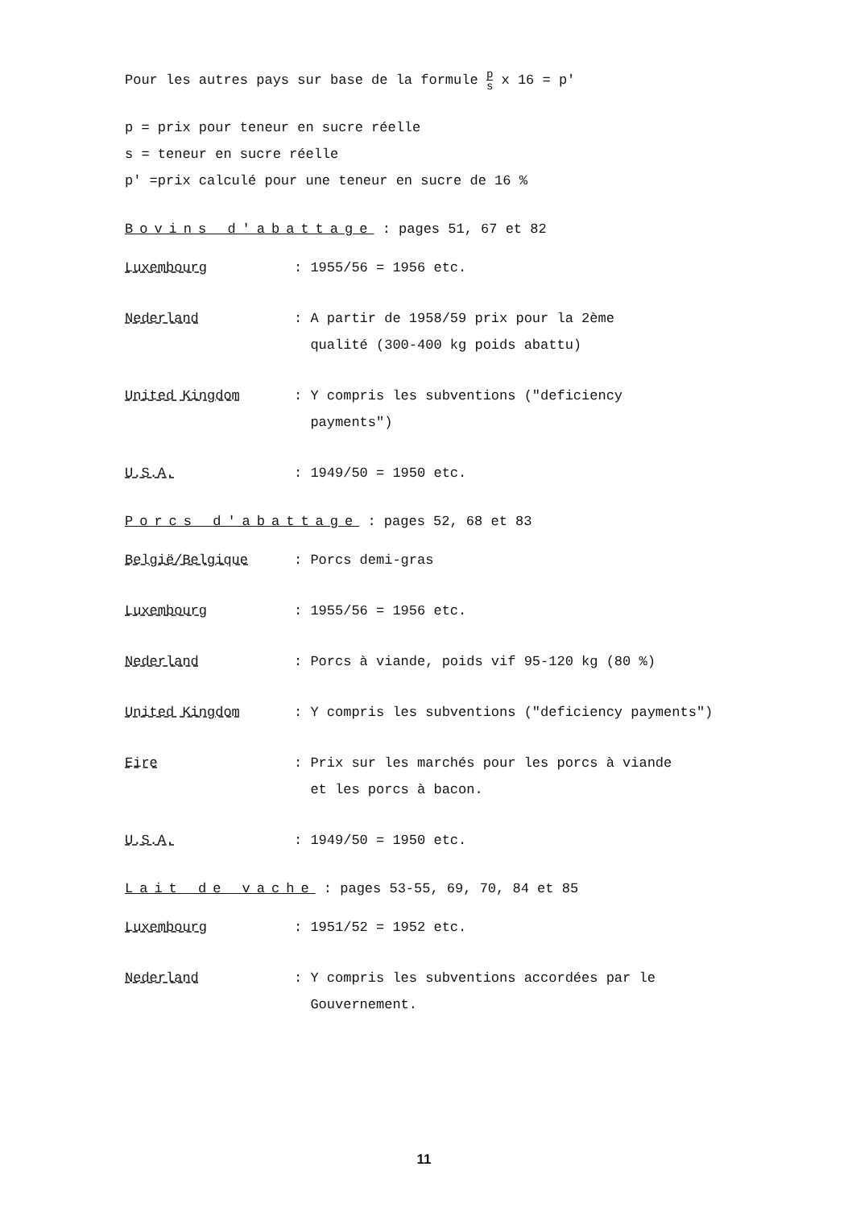Pour les autres pays sur base de la formule p s x 16 = p'
p = prix pour teneur en sucre réelle
s = teneur en sucre réelle
p' =prix calculé pour une teneur en sucre de 16 %
Bovins d'abattage : pages 51, 67 et 82
Luxembourg : 1955/56 = 1956 etc.
Nederland : A partir de 1958/59 prix pour la 2ème
qualité (300-400 kg poids abattu)
United Kingdom : Y compris les subventions ("deficiency
payments")
U.S.A. : 1949/50 = 1950 etc.
Porcs d'abattage : pages 52, 68 et 83
België/Belgique : Porcs demi-gras
Luxembourg : 1955/56 = 1956 etc.
Nederland : Porcs à viande, poids vif 95-120 kg (80 %)
United Kingdom : Y compris les subventions ("deficiency payments")
Eire : Prix sur les marchés pour les porcs à viande
et les porcs à bacon.
U.S.A. : 1949/50 = 1950 etc.
Lait de vache : pages 53-55, 69, 70, 84 et 85
Luxembourg : 1951/52 = 1952 etc.
Nederland : Y compris les subventions accordées par le
Gouvernement.
11